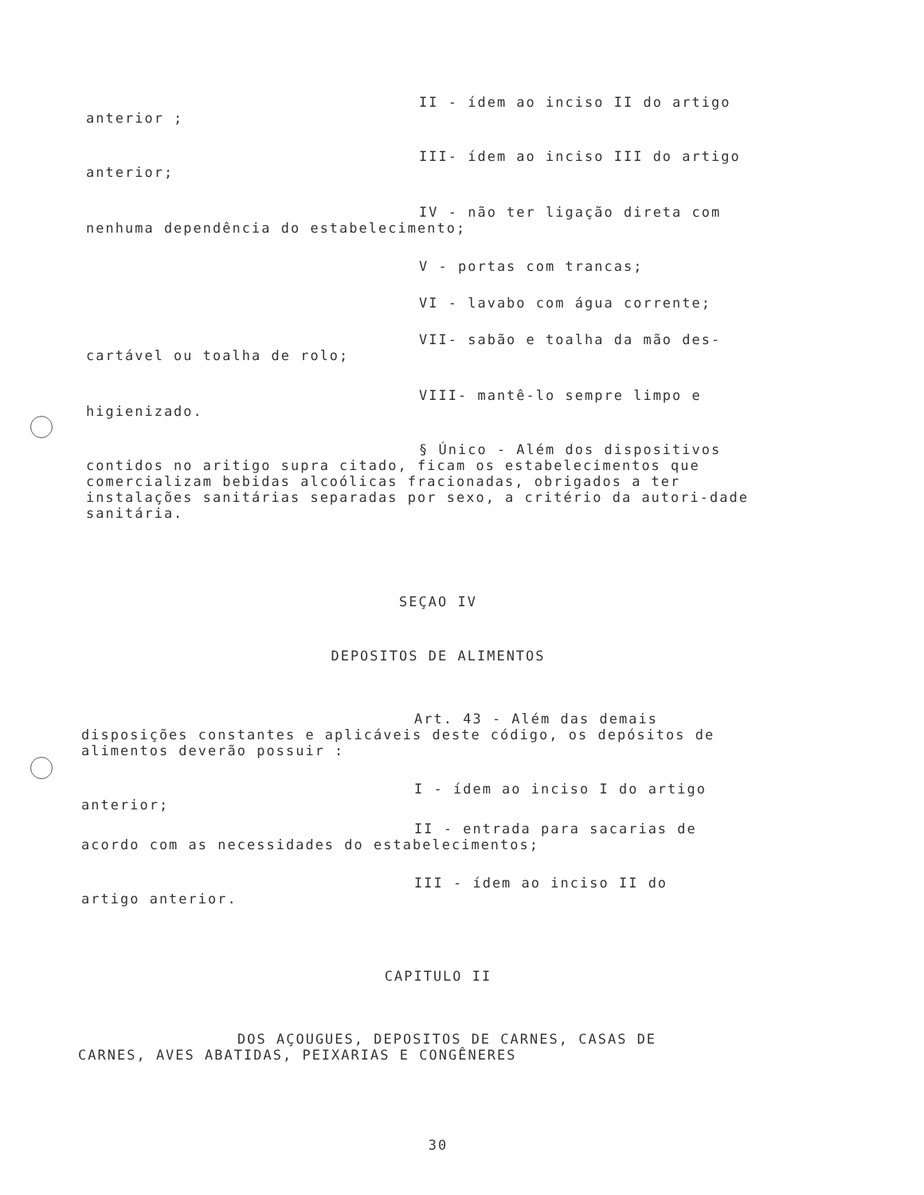II - ídem ao inciso II do artigo
anterior ;
III- ídem ao inciso III do artigo
anterior;
IV - não ter ligação direta com
nenhuma dependência do estabelecimento;
V - portas com trancas;
VI - lavabo com água corrente;
VII- sabão e toalha da mão des-
cartável ou toalha de rolo;
VIII- mantê-lo sempre limpo e
higienizado.
§ Único - Além dos dispositivos
contidos no aritigo supra citado, ficam os estabelecimentos que comercializam bebidas alcoólicas fracionadas, obrigados a ter instalações sanitárias separadas por sexo, a critério da autori-dade sanitária.
SEÇAO IV
DEPOSITOS DE ALIMENTOS
Art. 43 - Além das demais
disposições constantes e aplicáveis deste código, os depósitos de alimentos deverão possuir :
I - ídem ao inciso I do artigo
anterior;
II - entrada para sacarias de
acordo com as necessidades do estabelecimentos;
III - ídem ao inciso II do
artigo anterior.
CAPITULO II
DOS AÇOUGUES, DEPOSITOS DE CARNES, CASAS DE
CARNES, AVES ABATIDAS, PEIXARIAS E CONGÊNERES
30